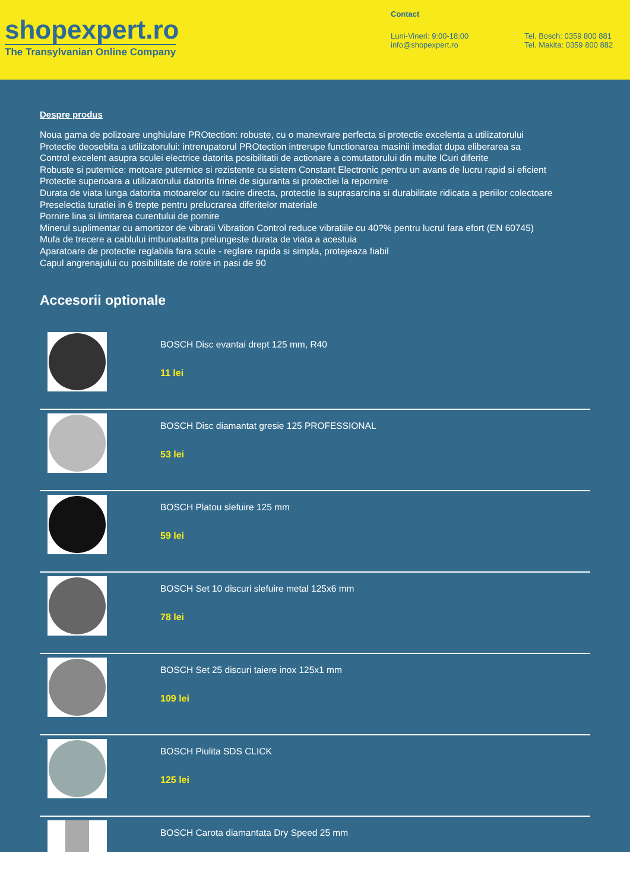shopexpert.ro
The Transylvanian Online Company
Contact
Luni-Vineri: 9:00-18:00
info@shopexpert.ro
Tel. Bosch: 0359 800 881
Tel. Makita: 0359 800 882
Despre produs
Noua gama de polizoare unghiulare PROtection: robuste, cu o manevrare perfecta si protectie excelenta a utilizatorului
Protectie deosebita a utilizatorului: intrerupatorul PROtection intrerupe functionarea masinii imediat dupa eliberarea sa
Control excelent asupra sculei electrice datorita posibilitatii de actionare a comutatorului din multe lCuri diferite
Robuste si puternice: motoare puternice si rezistente cu sistem Constant Electronic pentru un avans de lucru rapid si eficient
Protectie superioara a utilizatorului datorita frinei de siguranta si protectiei la repornire
Durata de viata lunga datorita motoarelor cu racire directa, protectie la suprasarcina si durabilitate ridicata a periilor colectoare
Preselectia turatiei in 6 trepte pentru prelucrarea diferitelor materiale
Pornire lina si limitarea curentului de pornire
Minerul suplimentar cu amortizor de vibratii Vibration Control reduce vibratiile cu 40?% pentru lucrul fara efort (EN 60745)
Mufa de trecere a cablului imbunatatita prelungeste durata de viata a acestuia
Aparatoare de protectie reglabila fara scule - reglare rapida si simpla, protejeaza fiabil
Capul angrenajului cu posibilitate de rotire in pasi de 90
Accesorii optionale
BOSCH Disc evantai drept 125 mm, R40
11 lei
BOSCH Disc diamantat gresie 125 PROFESSIONAL
53 lei
BOSCH Platou slefuire 125 mm
59 lei
BOSCH Set 10 discuri slefuire metal 125x6 mm
78 lei
BOSCH Set 25 discuri taiere inox 125x1 mm
109 lei
BOSCH Piulita SDS CLICK
125 lei
BOSCH Carota diamantata Dry Speed 25 mm